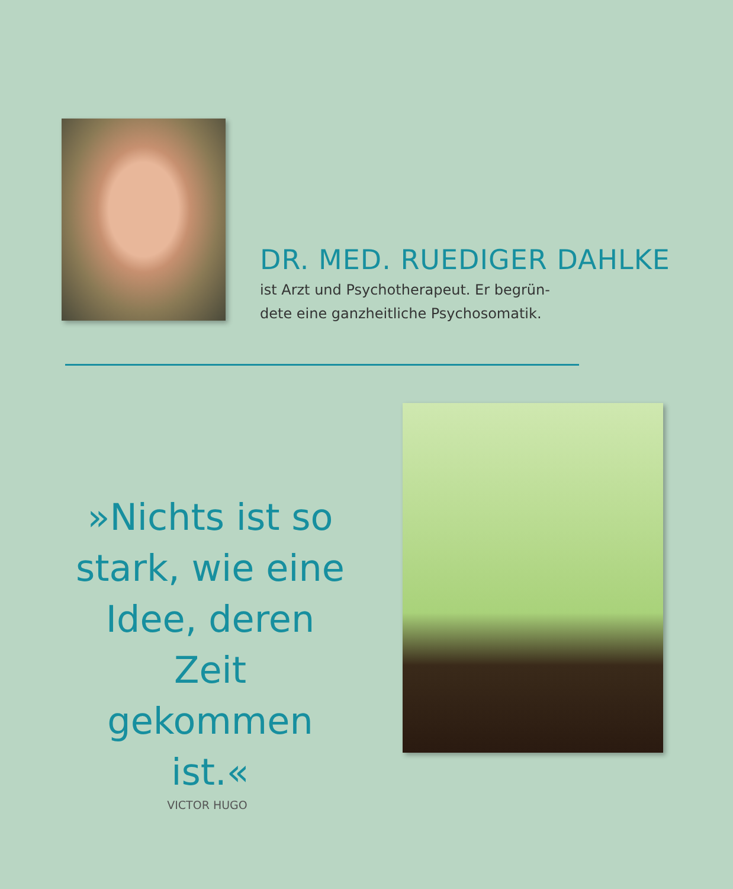DR. MED. RUEDIGER DAHLKE
ist Arzt und Psychotherapeut. Er begrün-
dete eine ganzheitliche Psychosomatik.
»Nichts ist so stark, wie eine Idee, deren Zeit gekommen ist.«
VICTOR HUGO